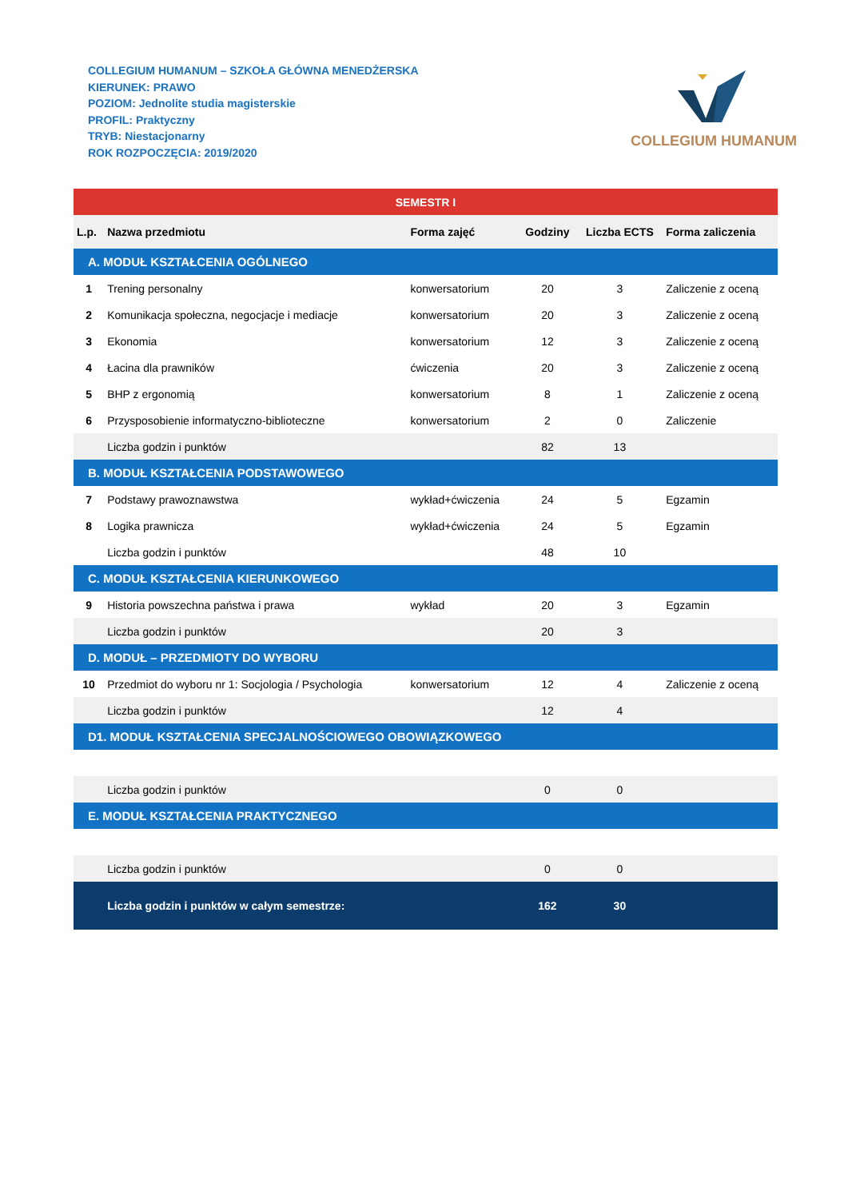COLLEGIUM HUMANUM – SZKOŁA GŁÓWNA MENEDŻERSKA
KIERUNEK: PRAWO
POZIOM: Jednolite studia magisterskie
PROFIL: Praktyczny
TRYB: Niestacjonarny
ROK ROZPOCZĘCIA: 2019/2020
COLLEGIUM HUMANUM
| SEMESTR I | | | | | |
| L.p. | Nazwa przedmiotu | Forma zajęć | Godziny | Liczba ECTS | Forma zaliczenia |
| A. MODUŁ KSZTAŁCENIA OGÓLNEGO | | | | | |
| 1 | Trening personalny | konwersatorium | 20 | 3 | Zaliczenie z oceną |
| 2 | Komunikacja społeczna, negocjacje i mediacje | konwersatorium | 20 | 3 | Zaliczenie z oceną |
| 3 | Ekonomia | konwersatorium | 12 | 3 | Zaliczenie z oceną |
| 4 | Łacina dla prawników | ćwiczenia | 20 | 3 | Zaliczenie z oceną |
| 5 | BHP z ergonomią | konwersatorium | 8 | 1 | Zaliczenie z oceną |
| 6 | Przysposobienie informatyczno-biblioteczne | konwersatorium | 2 | 0 | Zaliczenie |
| | Liczba godzin i punktów | | 82 | 13 | |
| B. MODUŁ KSZTAŁCENIA PODSTAWOWEGO | | | | | |
| 7 | Podstawy prawoznawstwa | wykład+ćwiczenia | 24 | 5 | Egzamin |
| 8 | Logika prawnicza | wykład+ćwiczenia | 24 | 5 | Egzamin |
| | Liczba godzin i punktów | | 48 | 10 | |
| C. MODUŁ KSZTAŁCENIA KIERUNKOWEGO | | | | | |
| 9 | Historia powszechna państwa i prawa | wykład | 20 | 3 | Egzamin |
| | Liczba godzin i punktów | | 20 | 3 | |
| D. MODUŁ – PRZEDMIOTY DO WYBORU | | | | | |
| 10 | Przedmiot do wyboru nr 1: Socjologia / Psychologia | konwersatorium | 12 | 4 | Zaliczenie z oceną |
| | Liczba godzin i punktów | | 12 | 4 | |
| D1. MODUŁ KSZTAŁCENIA SPECJALNOŚCIOWEGO OBOWIĄZKOWEGO | | | | | |
| | Liczba godzin i punktów | | 0 | 0 | |
| E. MODUŁ KSZTAŁCENIA PRAKTYCZNEGO | | | | | |
| | Liczba godzin i punktów | | 0 | 0 | |
| | Liczba godzin i punktów w całym semestrze: | | 162 | 30 | |